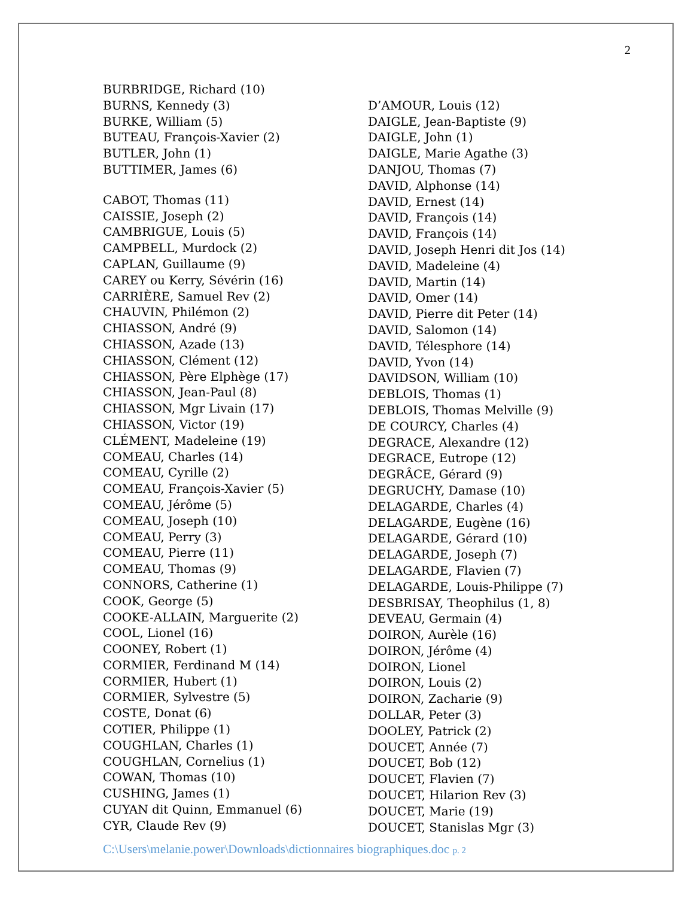2
BURBRIDGE, Richard (10)
BURNS, Kennedy (3)
BURKE, William (5)
BUTEAU, François-Xavier (2)
BUTLER, John (1)
BUTTIMER, James (6)
CABOT, Thomas (11)
CAISSIE, Joseph (2)
CAMBRIGUE, Louis (5)
CAMPBELL, Murdock (2)
CAPLAN, Guillaume (9)
CAREY ou Kerry, Sévérin (16)
CARRIÈRE, Samuel Rev (2)
CHAUVIN, Philémon (2)
CHIASSON, André (9)
CHIASSON, Azade (13)
CHIASSON, Clément (12)
CHIASSON, Père Elphège (17)
CHIASSON, Jean-Paul (8)
CHIASSON, Mgr Livain (17)
CHIASSON, Victor (19)
CLÉMENT, Madeleine (19)
COMEAU, Charles (14)
COMEAU, Cyrille (2)
COMEAU, François-Xavier (5)
COMEAU, Jérôme (5)
COMEAU, Joseph (10)
COMEAU, Perry (3)
COMEAU, Pierre (11)
COMEAU, Thomas (9)
CONNORS, Catherine (1)
COOK, George (5)
COOKE-ALLAIN, Marguerite (2)
COOL, Lionel (16)
COONEY, Robert (1)
CORMIER, Ferdinand M (14)
CORMIER, Hubert (1)
CORMIER, Sylvestre (5)
COSTE, Donat (6)
COTIER, Philippe (1)
COUGHLAN, Charles (1)
COUGHLAN, Cornelius (1)
COWAN, Thomas (10)
CUSHING, James (1)
CUYAN dit Quinn, Emmanuel (6)
CYR, Claude Rev (9)
D’AMOUR, Louis (12)
DAIGLE, Jean-Baptiste (9)
DAIGLE, John (1)
DAIGLE, Marie Agathe (3)
DANJOU, Thomas (7)
DAVID, Alphonse (14)
DAVID, Ernest (14)
DAVID, François (14)
DAVID, François (14)
DAVID, Joseph Henri dit Jos (14)
DAVID, Madeleine (4)
DAVID, Martin (14)
DAVID, Omer (14)
DAVID, Pierre dit Peter (14)
DAVID, Salomon (14)
DAVID, Télesphore (14)
DAVID, Yvon (14)
DAVIDSON, William (10)
DEBLOIS, Thomas (1)
DEBLOIS, Thomas Melville (9)
DE COURCY, Charles (4)
DEGRACE, Alexandre (12)
DEGRACE, Eutrope (12)
DEGRÂCE, Gérard (9)
DEGRUCHY, Damase (10)
DELAGARDE, Charles (4)
DELAGARDE, Eugène (16)
DELAGARDE, Gérard (10)
DELAGARDE, Joseph (7)
DELAGARDE, Flavien (7)
DELAGARDE, Louis-Philippe (7)
DESBRISAY, Theophilus (1, 8)
DEVEAU, Germain (4)
DOIRON, Aurèle (16)
DOIRON, Jérôme (4)
DOIRON, Lionel
DOIRON, Louis (2)
DOIRON, Zacharie (9)
DOLLAR, Peter (3)
DOOLEY, Patrick (2)
DOUCET, Année (7)
DOUCET, Bob (12)
DOUCET, Flavien (7)
DOUCET, Hilarion Rev (3)
DOUCET, Marie (19)
DOUCET, Stanislas Mgr (3)
C:\Users\melanie.power\Downloads\dictionnaires biographiques.doc p. 2